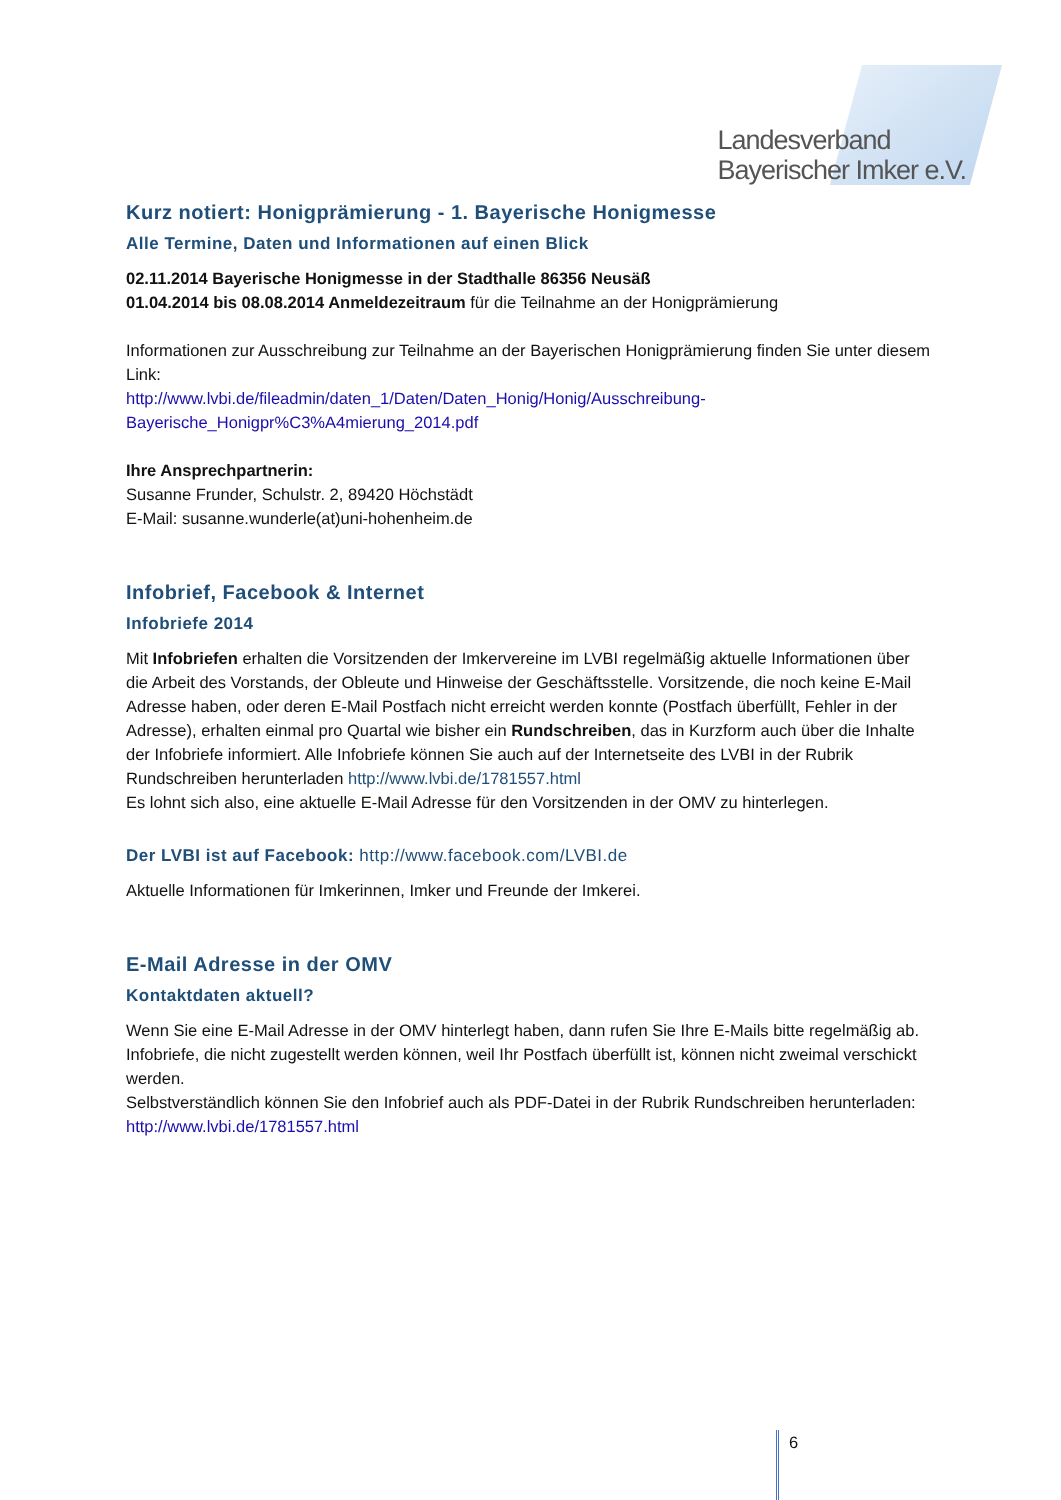Landesverband
Bayerischer Imker e.V.
Kurz notiert: Honigprämierung - 1. Bayerische Honigmesse
Alle Termine, Daten und Informationen auf einen Blick
02.11.2014 Bayerische Honigmesse in der Stadthalle 86356 Neusäß
01.04.2014 bis 08.08.2014 Anmeldezeitraum für die Teilnahme an der Honigprämierung
Informationen zur Ausschreibung zur Teilnahme an der Bayerischen Honigprämierung finden Sie unter diesem Link:
http://www.lvbi.de/fileadmin/daten_1/Daten/Daten_Honig/Honig/Ausschreibung-Bayerische_Honigpr%C3%A4mierung_2014.pdf
Ihre Ansprechpartnerin:
Susanne Frunder, Schulstr. 2, 89420 Höchstädt
E-Mail: susanne.wunderle(at)uni-hohenheim.de
Infobrief, Facebook & Internet
Infobriefe 2014
Mit Infobriefen erhalten die Vorsitzenden der Imkervereine im LVBI regelmäßig aktuelle Informationen über die Arbeit des Vorstands, der Obleute und Hinweise der Geschäftsstelle. Vorsitzende, die noch keine E-Mail Adresse haben, oder deren E-Mail Postfach nicht erreicht werden konnte (Postfach überfüllt, Fehler in der Adresse), erhalten einmal pro Quartal wie bisher ein Rundschreiben, das in Kurzform auch über die Inhalte der Infobriefe informiert. Alle Infobriefe können Sie auch auf der Internetseite des LVBI in der Rubrik Rundschreiben herunterladen http://www.lvbi.de/1781557.html
Es lohnt sich also, eine aktuelle E-Mail Adresse für den Vorsitzenden in der OMV zu hinterlegen.
Der LVBI ist auf Facebook: http://www.facebook.com/LVBI.de
Aktuelle Informationen für Imkerinnen, Imker und Freunde der Imkerei.
E-Mail Adresse in der OMV
Kontaktdaten aktuell?
Wenn Sie eine E-Mail Adresse in der OMV hinterlegt haben, dann rufen Sie Ihre E-Mails bitte regelmäßig ab. Infobriefe, die nicht zugestellt werden können, weil Ihr Postfach überfüllt ist, können nicht zweimal verschickt werden.
Selbstverständlich können Sie den Infobrief auch als PDF-Datei in der Rubrik Rundschreiben herunterladen: http://www.lvbi.de/1781557.html
6